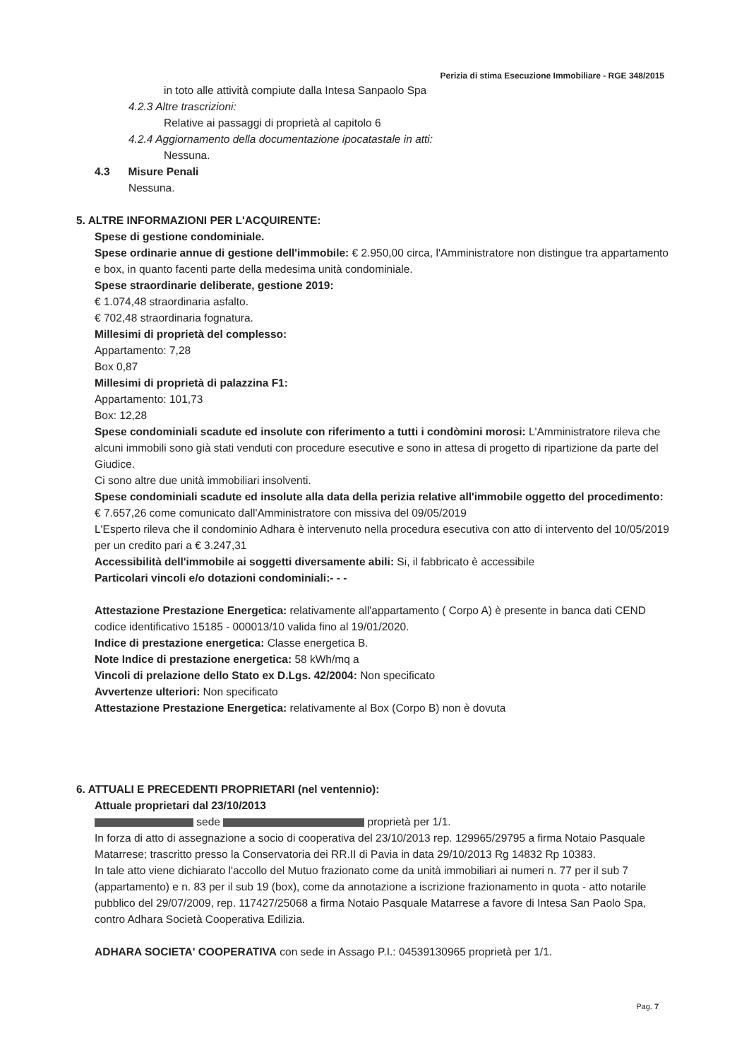Perizia di stima Esecuzione Immobiliare - RGE 348/2015
in toto alle attività compiute dalla Intesa Sanpaolo Spa
4.2.3 Altre trascrizioni:
Relative ai passaggi di proprietà al capitolo 6
4.2.4 Aggiornamento della documentazione ipocatastale in atti:
Nessuna.
4.3 Misure Penali
Nessuna.
5. ALTRE INFORMAZIONI PER L'ACQUIRENTE:
Spese di gestione condominiale.
Spese ordinarie annue di gestione dell'immobile: € 2.950,00 circa, l'Amministratore non distingue tra appartamento e box, in quanto facenti parte della medesima unità condominiale.
Spese straordinarie deliberate, gestione 2019:
€ 1.074,48 straordinaria asfalto.
€ 702,48 straordinaria fognatura.
Millesimi di proprietà del complesso:
Appartamento: 7,28
Box 0,87
Millesimi di proprietà di palazzina F1:
Appartamento: 101,73
Box: 12,28
Spese condominiali scadute ed insolute con riferimento a tutti i condòmini morosi: L'Amministratore rileva che alcuni immobili sono già stati venduti con procedure esecutive e sono in attesa di progetto di ripartizione da parte del Giudice.
Ci sono altre due unità immobiliari insolventi.
Spese condominiali scadute ed insolute alla data della perizia relative all'immobile oggetto del procedimento: € 7.657,26 come comunicato dall'Amministratore con missiva del 09/05/2019
L'Esperto rileva che il condominio Adhara è intervenuto nella procedura esecutiva con atto di intervento del 10/05/2019 per un credito pari a € 3.247,31
Accessibilità dell'immobile ai soggetti diversamente abili: Si, il fabbricato è accessibile
Particolari vincoli e/o dotazioni condominiali:- - -
Attestazione Prestazione Energetica: relativamente all'appartamento ( Corpo A) è presente in banca dati CEND codice identificativo 15185 - 000013/10 valida fino al 19/01/2020.
Indice di prestazione energetica: Classe energetica B.
Note Indice di prestazione energetica: 58 kWh/mq a
Vincoli di prelazione dello Stato ex D.Lgs. 42/2004: Non specificato
Avvertenze ulteriori: Non specificato
Attestazione Prestazione Energetica: relativamente al Box (Corpo B) non è dovuta
6. ATTUALI E PRECEDENTI PROPRIETARI (nel ventennio):
Attuale proprietari dal 23/10/2013
sede proprietà per 1/1.
In forza di atto di assegnazione a socio di cooperativa del 23/10/2013 rep. 129965/29795 a firma Notaio Pasquale Matarrese; trascritto presso la Conservatoria dei RR.II di Pavia in data 29/10/2013 Rg 14832 Rp 10383.
In tale atto viene dichiarato l'accollo del Mutuo frazionato come da unità immobiliari ai numeri n. 77 per il sub 7 (appartamento) e n. 83 per il sub 19 (box), come da annotazione a iscrizione frazionamento in quota - atto notarile pubblico del 29/07/2009, rep. 117427/25068 a firma Notaio Pasquale Matarrese a favore di Intesa San Paolo Spa, contro Adhara Società Cooperativa Edilizia.
ADHARA SOCIETA' COOPERATIVA con sede in Assago P.I.: 04539130965 proprietà per 1/1.
Pag. 7